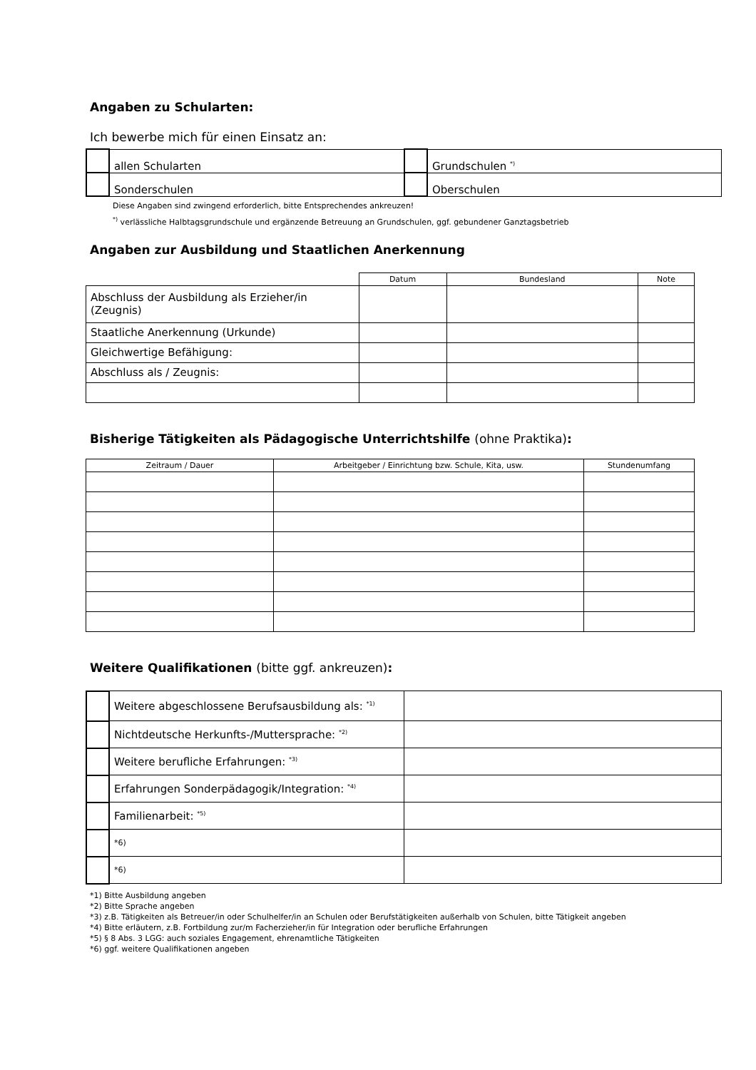Angaben zu Schularten:
Ich bewerbe mich für einen Einsatz an:
| | allen Schularten | | Grundschulen <sup>*)</sup> |
| | Sonderschulen | | Oberschulen |
Diese Angaben sind zwingend erforderlich, bitte Entsprechendes ankreuzen!
<sup>*)</sup> verlässliche Halbtagsgrundschule und ergänzende Betreuung an Grundschulen, ggf. gebundener Ganztagsbetrieb
Angaben zur Ausbildung und Staatlichen Anerkennung
| | Datum | Bundesland | Note |
| Abschluss der Ausbildung als Erzieher/in (Zeugnis) | | | |
| Staatliche Anerkennung (Urkunde) | | | |
| Gleichwertige Befähigung: | | | |
| Abschluss als / Zeugnis: | | | |
Bisherige Tätigkeiten als Pädagogische Unterrichtshilfe (ohne Praktika):
| Zeitraum / Dauer | Arbeitgeber / Einrichtung bzw. Schule, Kita, usw. | Stundenumfang |
| --- | --- | --- |
Weitere Qualifikationen (bitte ggf. ankreuzen):
| | Weitere abgeschlossene Berufsausbildung als: <sup>*1)</sup> | |
| | Nichtdeutsche Herkunfts-/Muttersprache: <sup>*2)</sup> | |
| | Weitere berufliche Erfahrungen: <sup>*3)</sup> | |
| | Erfahrungen Sonderpädagogik/Integration: <sup>*4)</sup> | |
| | Familienarbeit: <sup>*5)</sup> | |
| | *6) | |
| | *6) | |
*1) Bitte Ausbildung angeben
*2) Bitte Sprache angeben
*3) z.B. Tätigkeiten als Betreuer/in oder Schulhelfer/in an Schulen oder Berufstätigkeiten außerhalb von Schulen, bitte Tätigkeit angeben
*4) Bitte erläutern, z.B. Fortbildung zur/m Facherzieher/in für Integration oder berufliche Erfahrungen
*5) § 8 Abs. 3 LGG: auch soziales Engagement, ehrenamtliche Tätigkeiten
*6) ggf. weitere Qualifikationen angeben